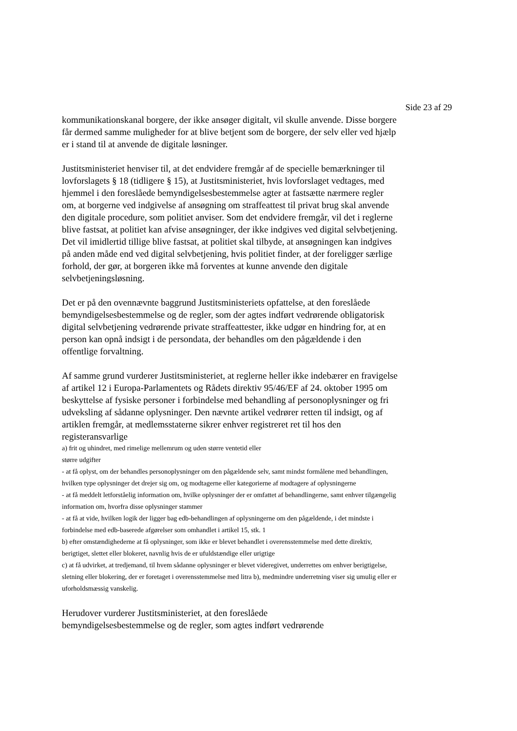Side 23 af 29
kommunikationskanal borgere, der ikke ansøger digitalt, vil skulle anvende. Disse borgere får dermed samme muligheder for at blive betjent som de borgere, der selv eller ved hjælp er i stand til at anvende de digitale løsninger.
Justitsministeriet henviser til, at det endvidere fremgår af de specielle bemærkninger til lovforslagets § 18 (tidligere § 15), at Justitsministeriet, hvis lovforslaget vedtages, med hjemmel i den foreslåede bemyndigelsesbestemmelse agter at fastsætte nærmere regler om, at borgerne ved indgivelse af ansøgning om straffeattest til privat brug skal anvende den digitale procedure, som politiet anviser. Som det endvidere fremgår, vil det i reglerne blive fastsat, at politiet kan afvise ansøgninger, der ikke indgives ved digital selvbetjening. Det vil imidlertid tillige blive fastsat, at politiet skal tilbyde, at ansøgningen kan indgives på anden måde end ved digital selvbetjening, hvis politiet finder, at der foreligger særlige forhold, der gør, at borgeren ikke må forventes at kunne anvende den digitale selvbetjeningsløsning.
Det er på den ovennævnte baggrund Justitsministeriets opfattelse, at den foreslåede bemyndigelsesbestemmelse og de regler, som der agtes indført vedrørende obligatorisk digital selvbetjening vedrørende private straffeattester, ikke udgør en hindring for, at en person kan opnå indsigt i de persondata, der behandles om den pågældende i den offentlige forvaltning.
Af samme grund vurderer Justitsministeriet, at reglerne heller ikke indebærer en fravigelse af artikel 12 i Europa-Parlamentets og Rådets direktiv 95/46/EF af 24. oktober 1995 om beskyttelse af fysiske personer i forbindelse med behandling af personoplysninger og fri udveksling af sådanne oplysninger. Den nævnte artikel vedrører retten til indsigt, og af artiklen fremgår, at medlemsstaterne sikrer enhver registreret ret til hos den registeransvarlige
a) frit og uhindret, med rimelige mellemrum og uden større ventetid eller
større udgifter
- at få oplyst, om der behandles personoplysninger om den pågældende selv, samt mindst formålene med behandlingen, hvilken type oplysninger det drejer sig om, og modtagerne eller kategorierne af modtagere af oplysningerne
- at få meddelt letforståelig information om, hvilke oplysninger der er omfattet af behandlingerne, samt enhver tilgængelig information om, hvorfra disse oplysninger stammer
- at få at vide, hvilken logik der ligger bag edb-behandlingen af oplysningerne om den pågældende, i det mindste i forbindelse med edb-baserede afgørelser som omhandlet i artikel 15, stk. 1
b) efter omstændighederne at få oplysninger, som ikke er blevet behandlet i overensstemmelse med dette direktiv, berigtiget, slettet eller blokeret, navnlig hvis de er ufuldstændige eller urigtige
c) at få udvirket, at tredjemand, til hvem sådanne oplysninger er blevet videregivet, underrettes om enhver berigtigelse, sletning eller blokering, der er foretaget i overensstemmelse med litra b), medmindre underretning viser sig umulig eller er uforholdsmæssig vanskelig.
Herudover vurderer Justitsministeriet, at den foreslåede
bemyndigelsesbestemmelse og de regler, som agtes indført vedrørende